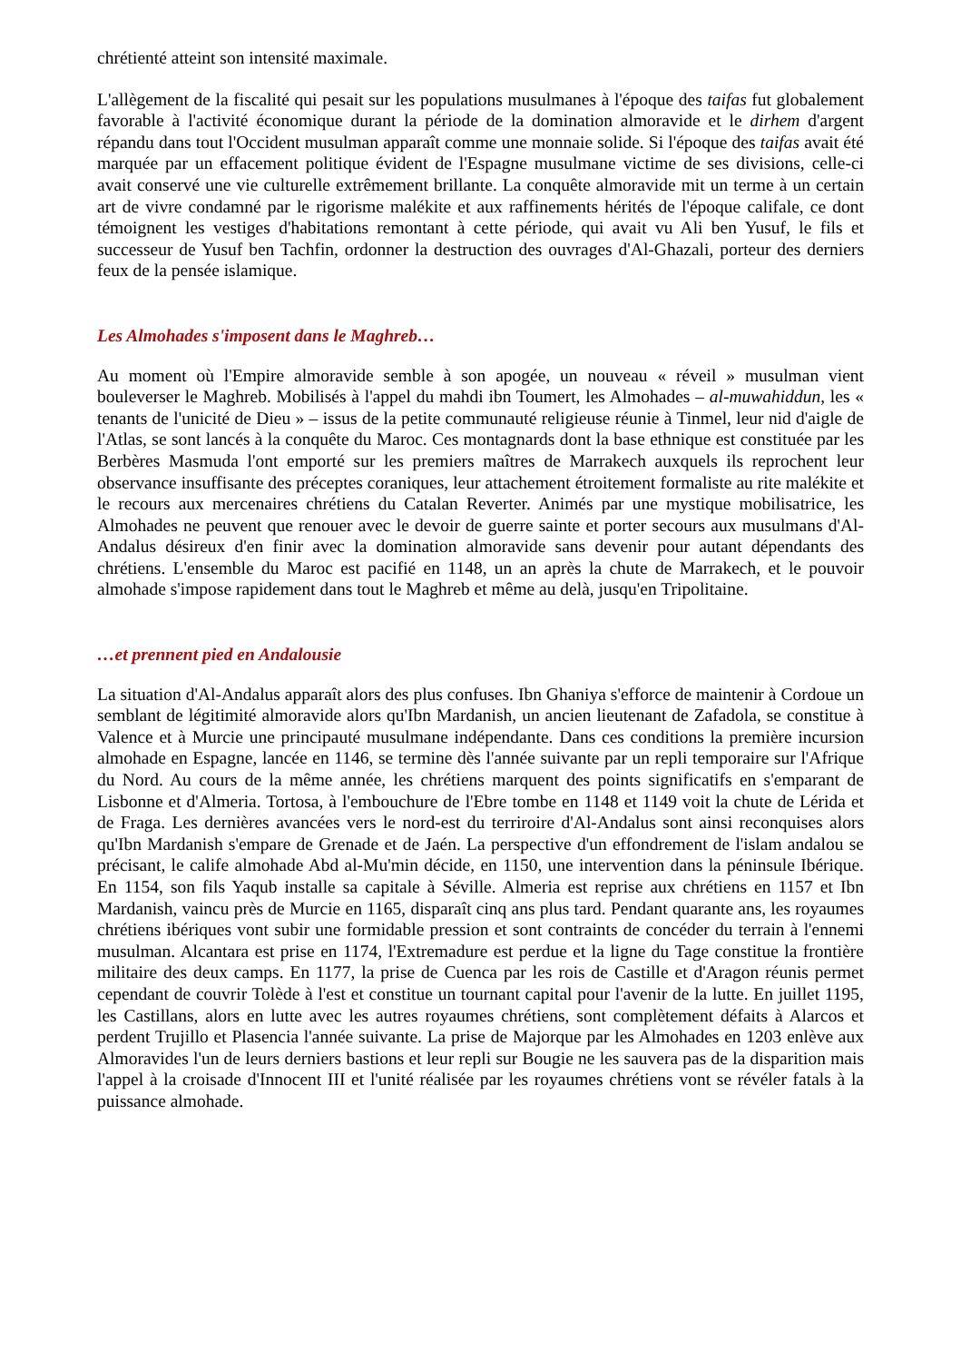chrétienté atteint son intensité maximale.
L'allègement de la fiscalité qui pesait sur les populations musulmanes à l'époque des taifas fut globalement favorable à l'activité économique durant la période de la domination almoravide et le dirhem d'argent répandu dans tout l'Occident musulman apparaît comme une monnaie solide. Si l'époque des taifas avait été marquée par un effacement politique évident de l'Espagne musulmane victime de ses divisions, celle-ci avait conservé une vie culturelle extrêmement brillante. La conquête almoravide mit un terme à un certain art de vivre condamné par le rigorisme malékite et aux raffinements hérités de l'époque califale, ce dont témoignent les vestiges d'habitations remontant à cette période, qui avait vu Ali ben Yusuf, le fils et successeur de Yusuf ben Tachfin, ordonner la destruction des ouvrages d'Al-Ghazali, porteur des derniers feux de la pensée islamique.
Les Almohades s'imposent dans le Maghreb…
Au moment où l'Empire almoravide semble à son apogée, un nouveau « réveil » musulman vient bouleverser le Maghreb. Mobilisés à l'appel du mahdi ibn Toumert, les Almohades – al-muwahiddun, les « tenants de l'unicité de Dieu » – issus de la petite communauté religieuse réunie à Tinmel, leur nid d'aigle de l'Atlas, se sont lancés à la conquête du Maroc. Ces montagnards dont la base ethnique est constituée par les Berbères Masmuda l'ont emporté sur les premiers maîtres de Marrakech auxquels ils reprochent leur observance insuffisante des préceptes coraniques, leur attachement étroitement formaliste au rite malékite et le recours aux mercenaires chrétiens du Catalan Reverter. Animés par une mystique mobilisatrice, les Almohades ne peuvent que renouer avec le devoir de guerre sainte et porter secours aux musulmans d'Al-Andalus désireux d'en finir avec la domination almoravide sans devenir pour autant dépendants des chrétiens. L'ensemble du Maroc est pacifié en 1148, un an après la chute de Marrakech, et le pouvoir almohade s'impose rapidement dans tout le Maghreb et même au delà, jusqu'en Tripolitaine.
…et prennent pied en Andalousie
La situation d'Al-Andalus apparaît alors des plus confuses. Ibn Ghaniya s'efforce de maintenir à Cordoue un semblant de légitimité almoravide alors qu'Ibn Mardanish, un ancien lieutenant de Zafadola, se constitue à Valence et à Murcie une principauté musulmane indépendante. Dans ces conditions la première incursion almohade en Espagne, lancée en 1146, se termine dès l'année suivante par un repli temporaire sur l'Afrique du Nord. Au cours de la même année, les chrétiens marquent des points significatifs en s'emparant de Lisbonne et d'Almeria. Tortosa, à l'embouchure de l'Ebre tombe en 1148 et 1149 voit la chute de Lérida et de Fraga. Les dernières avancées vers le nord-est du terriroire d'Al-Andalus sont ainsi reconquises alors qu'Ibn Mardanish s'empare de Grenade et de Jaén. La perspective d'un effondrement de l'islam andalou se précisant, le calife almohade Abd al-Mu'min décide, en 1150, une intervention dans la péninsule Ibérique. En 1154, son fils Yaqub installe sa capitale à Séville. Almeria est reprise aux chrétiens en 1157 et Ibn Mardanish, vaincu près de Murcie en 1165, disparaît cinq ans plus tard. Pendant quarante ans, les royaumes chrétiens ibériques vont subir une formidable pression et sont contraints de concéder du terrain à l'ennemi musulman. Alcantara est prise en 1174, l'Extremadure est perdue et la ligne du Tage constitue la frontière militaire des deux camps. En 1177, la prise de Cuenca par les rois de Castille et d'Aragon réunis permet cependant de couvrir Tolède à l'est et constitue un tournant capital pour l'avenir de la lutte. En juillet 1195, les Castillans, alors en lutte avec les autres royaumes chrétiens, sont complètement défaits à Alarcos et perdent Trujillo et Plasencia l'année suivante. La prise de Majorque par les Almohades en 1203 enlève aux Almoravides l'un de leurs derniers bastions et leur repli sur Bougie ne les sauvera pas de la disparition mais l'appel à la croisade d'Innocent III et l'unité réalisée par les royaumes chrétiens vont se révéler fatals à la puissance almohade.